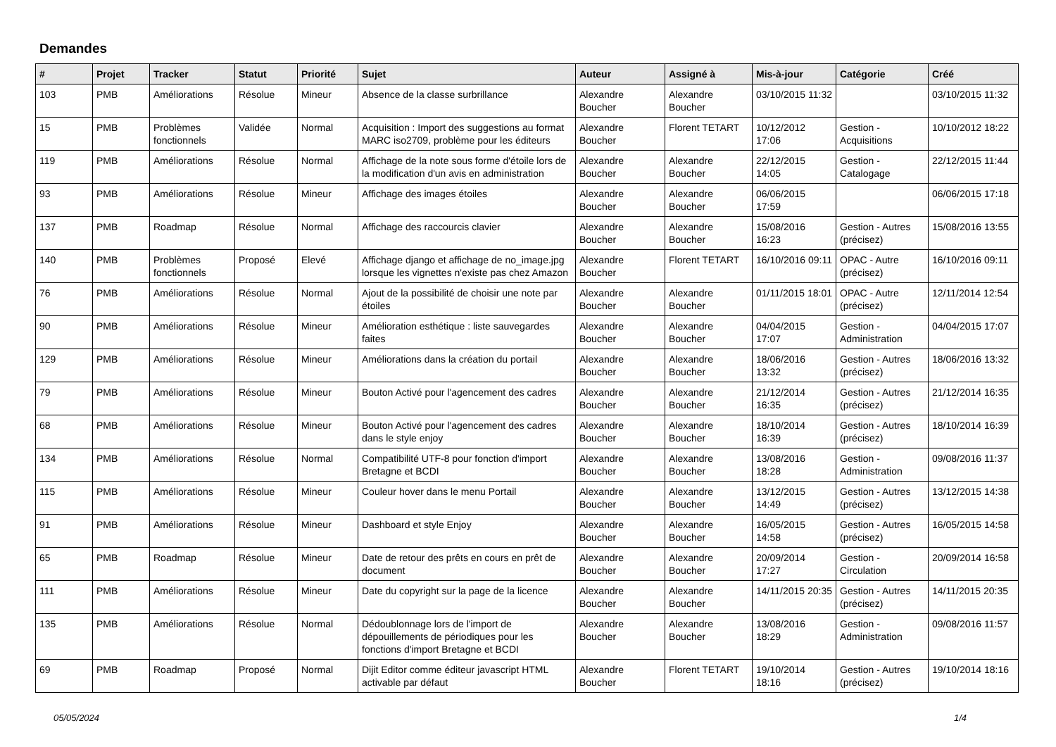Demandes
| # | Projet | Tracker | Statut | Priorité | Sujet | Auteur | Assigné à | Mis-à-jour | Catégorie | Créé |
| --- | --- | --- | --- | --- | --- | --- | --- | --- | --- | --- |
| 103 | PMB | Améliorations | Résolue | Mineur | Absence de la classe surbrillance | Alexandre Boucher | Alexandre Boucher | 03/10/2015 11:32 | | 03/10/2015 11:32 |
| 15 | PMB | Problèmes fonctionnels | Validée | Normal | Acquisition : Import des suggestions au format MARC iso2709, problème pour les éditeurs | Alexandre Boucher | Florent TETART | 10/12/2012 17:06 | Gestion - Acquisitions | 10/10/2012 18:22 |
| 119 | PMB | Améliorations | Résolue | Normal | Affichage de la note sous forme d'étoile lors de la modification d'un avis en administration | Alexandre Boucher | Alexandre Boucher | 22/12/2015 14:05 | Gestion - Catalogage | 22/12/2015 11:44 |
| 93 | PMB | Améliorations | Résolue | Mineur | Affichage des images étoiles | Alexandre Boucher | Alexandre Boucher | 06/06/2015 17:59 | | 06/06/2015 17:18 |
| 137 | PMB | Roadmap | Résolue | Normal | Affichage des raccourcis clavier | Alexandre Boucher | Alexandre Boucher | 15/08/2016 16:23 | Gestion - Autres (précisez) | 15/08/2016 13:55 |
| 140 | PMB | Problèmes fonctionnels | Proposé | Elevé | Affichage django et affichage de no_image.jpg lorsque les vignettes n'existe pas chez Amazon | Alexandre Boucher | Florent TETART | 16/10/2016 09:11 | OPAC - Autre (précisez) | 16/10/2016 09:11 |
| 76 | PMB | Améliorations | Résolue | Normal | Ajout de la possibilité de choisir une note par étoiles | Alexandre Boucher | Alexandre Boucher | 01/11/2015 18:01 | OPAC - Autre (précisez) | 12/11/2014 12:54 |
| 90 | PMB | Améliorations | Résolue | Mineur | Amélioration esthétique : liste sauvegardes faites | Alexandre Boucher | Alexandre Boucher | 04/04/2015 17:07 | Gestion - Administration | 04/04/2015 17:07 |
| 129 | PMB | Améliorations | Résolue | Mineur | Améliorations dans la création du portail | Alexandre Boucher | Alexandre Boucher | 18/06/2016 13:32 | Gestion - Autres (précisez) | 18/06/2016 13:32 |
| 79 | PMB | Améliorations | Résolue | Mineur | Bouton Activé pour l'agencement des cadres | Alexandre Boucher | Alexandre Boucher | 21/12/2014 16:35 | Gestion - Autres (précisez) | 21/12/2014 16:35 |
| 68 | PMB | Améliorations | Résolue | Mineur | Bouton Activé pour l'agencement des cadres dans le style enjoy | Alexandre Boucher | Alexandre Boucher | 18/10/2014 16:39 | Gestion - Autres (précisez) | 18/10/2014 16:39 |
| 134 | PMB | Améliorations | Résolue | Normal | Compatibilité UTF-8 pour fonction d'import Bretagne et BCDI | Alexandre Boucher | Alexandre Boucher | 13/08/2016 18:28 | Gestion - Administration | 09/08/2016 11:37 |
| 115 | PMB | Améliorations | Résolue | Mineur | Couleur hover dans le menu Portail | Alexandre Boucher | Alexandre Boucher | 13/12/2015 14:49 | Gestion - Autres (précisez) | 13/12/2015 14:38 |
| 91 | PMB | Améliorations | Résolue | Mineur | Dashboard et style Enjoy | Alexandre Boucher | Alexandre Boucher | 16/05/2015 14:58 | Gestion - Autres (précisez) | 16/05/2015 14:58 |
| 65 | PMB | Roadmap | Résolue | Mineur | Date de retour des prêts en cours en prêt de document | Alexandre Boucher | Alexandre Boucher | 20/09/2014 17:27 | Gestion - Circulation | 20/09/2014 16:58 |
| 111 | PMB | Améliorations | Résolue | Mineur | Date du copyright sur la page de la licence | Alexandre Boucher | Alexandre Boucher | 14/11/2015 20:35 | Gestion - Autres (précisez) | 14/11/2015 20:35 |
| 135 | PMB | Améliorations | Résolue | Normal | Dédoublonnage lors de l'import de dépouillements de périodiques pour les fonctions d'import Bretagne et BCDI | Alexandre Boucher | Alexandre Boucher | 13/08/2016 18:29 | Gestion - Administration | 09/08/2016 11:57 |
| 69 | PMB | Roadmap | Proposé | Normal | Dijit Editor comme éditeur javascript HTML activable par défaut | Alexandre Boucher | Florent TETART | 19/10/2014 18:16 | Gestion - Autres (précisez) | 19/10/2014 18:16 |
05/05/2024 1/4